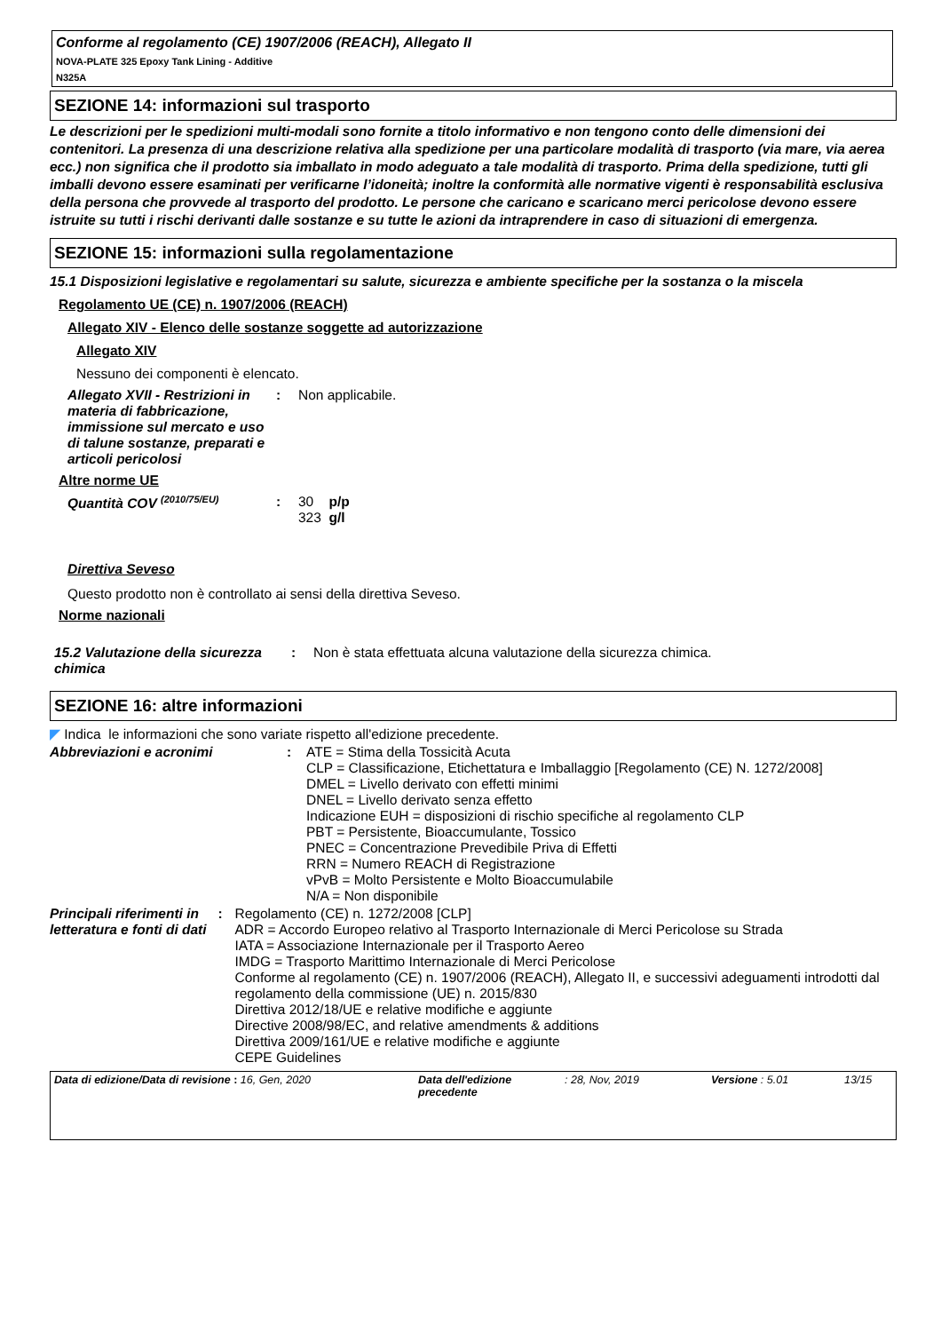Conforme al regolamento (CE) 1907/2006 (REACH), Allegato II
NOVA-PLATE 325 Epoxy Tank Lining - Additive
N325A
SEZIONE 14: informazioni sul trasporto
Le descrizioni per le spedizioni multi-modali sono fornite a titolo informativo e non tengono conto delle dimensioni dei contenitori. La presenza di una descrizione relativa alla spedizione per una particolare modalità di trasporto (via mare, via aerea ecc.) non significa che il prodotto sia imballato in modo adeguato a tale modalità di trasporto. Prima della spedizione, tutti gli imballi devono essere esaminati per verificarne l’idoneità; inoltre la conformità alle normative vigenti è responsabilità esclusiva della persona che provvede al trasporto del prodotto. Le persone che caricano e scaricano merci pericolose devono essere istruite su tutti i rischi derivanti dalle sostanze e su tutte le azioni da intraprendere in caso di situazioni di emergenza.
SEZIONE 15: informazioni sulla regolamentazione
15.1 Disposizioni legislative e regolamentari su salute, sicurezza e ambiente specifiche per la sostanza o la miscela
Regolamento UE (CE) n. 1907/2006 (REACH)
Allegato XIV - Elenco delle sostanze soggette ad autorizzazione
Allegato XIV
Nessuno dei componenti è elencato.
Allegato XVII - Restrizioni in materia di fabbricazione, immissione sul mercato e uso di talune sostanze, preparati e articoli pericolosi
: Non applicabile.
Altre norme UE
Quantità COV <sup>(2010/75/EU)</sup>
: 30 p/p
323 g/l
Direttiva Seveso
Questo prodotto non è controllato ai sensi della direttiva Seveso.
Norme nazionali
15.2 Valutazione della sicurezza chimica
: Non è stata effettuata alcuna valutazione della sicurezza chimica.
SEZIONE 16: altre informazioni
◤ Indica le informazioni che sono variate rispetto all'edizione precedente.
Abbreviazioni e acronimi : ATE = Stima della Tossicità Acuta
CLP = Classificazione, Etichettatura e Imballaggio [Regolamento (CE) N. 1272/2008]
DMEL = Livello derivato con effetti minimi
DNEL = Livello derivato senza effetto
Indicazione EUH = disposizioni di rischio specifiche al regolamento CLP
PBT = Persistente, Bioaccumulante, Tossico
PNEC = Concentrazione Prevedibile Priva di Effetti
RRN = Numero REACH di Registrazione
vPvB = Molto Persistente e Molto Bioaccumulabile
N/A = Non disponibile
Principali riferimenti in letteratura e fonti di dati
: Regolamento (CE) n. 1272/2008 [CLP]
ADR = Accordo Europeo relativo al Trasporto Internazionale di Merci Pericolose su Strada
IATA = Associazione Internazionale per il Trasporto Aereo
IMDG = Trasporto Marittimo Internazionale di Merci Pericolose
Conforme al regolamento (CE) n. 1907/2006 (REACH), Allegato II, e successivi adeguamenti introdotti dal regolamento della commissione (UE) n. 2015/830
Direttiva 2012/18/UE e relative modifiche e aggiunte
Directive 2008/98/EC, and relative amendments & additions
Direttiva 2009/161/UE e relative modifiche e aggiunte
CEPE Guidelines
Data di edizione/Data di revisione : 16, Gen, 2020 Data dell'edizione precedente
: 28, Nov, 2019 Versione : 5.01 13/15